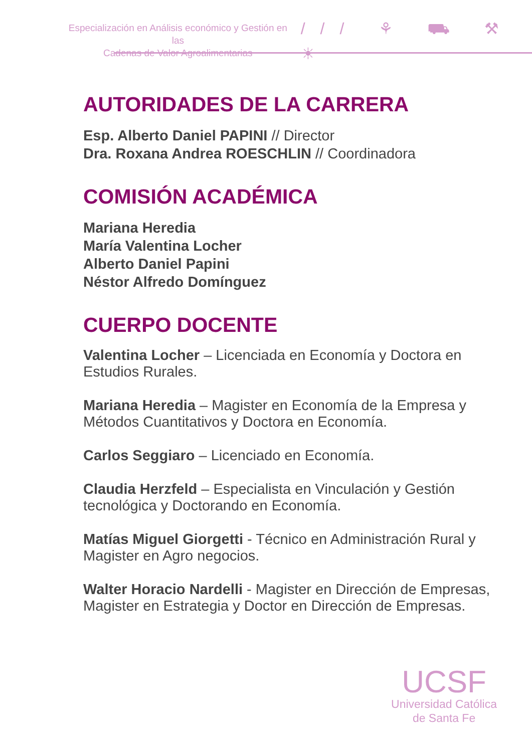Especialización en Análisis económico y Gestión en las
Cadenas de Valor Agroalimentarias
/// ⚘ ⛟ ⚒ ☀
AUTORIDADES DE LA CARRERA
Esp. Alberto Daniel PAPINI // Director
Dra. Roxana Andrea ROESCHLIN // Coordinadora
COMISIÓN ACADÉMICA
Mariana Heredia
María Valentina Locher
Alberto Daniel Papini
Néstor Alfredo Domínguez
CUERPO DOCENTE
Valentina Locher – Licenciada en Economía y Doctora en Estudios Rurales.
Mariana Heredia – Magister en Economía de la Empresa y Métodos Cuantitativos y Doctora en Economía.
Carlos Seggiaro – Licenciado en Economía.
Claudia Herzfeld – Especialista en Vinculación y Gestión tecnológica y Doctorando en Economía.
Matías Miguel Giorgetti - Técnico en Administración Rural y Magister en Agro negocios.
Walter Horacio Nardelli - Magister en Dirección de Empresas, Magister en Estrategia y Doctor en Dirección de Empresas.
UCSF
Universidad Católica
de Santa Fe